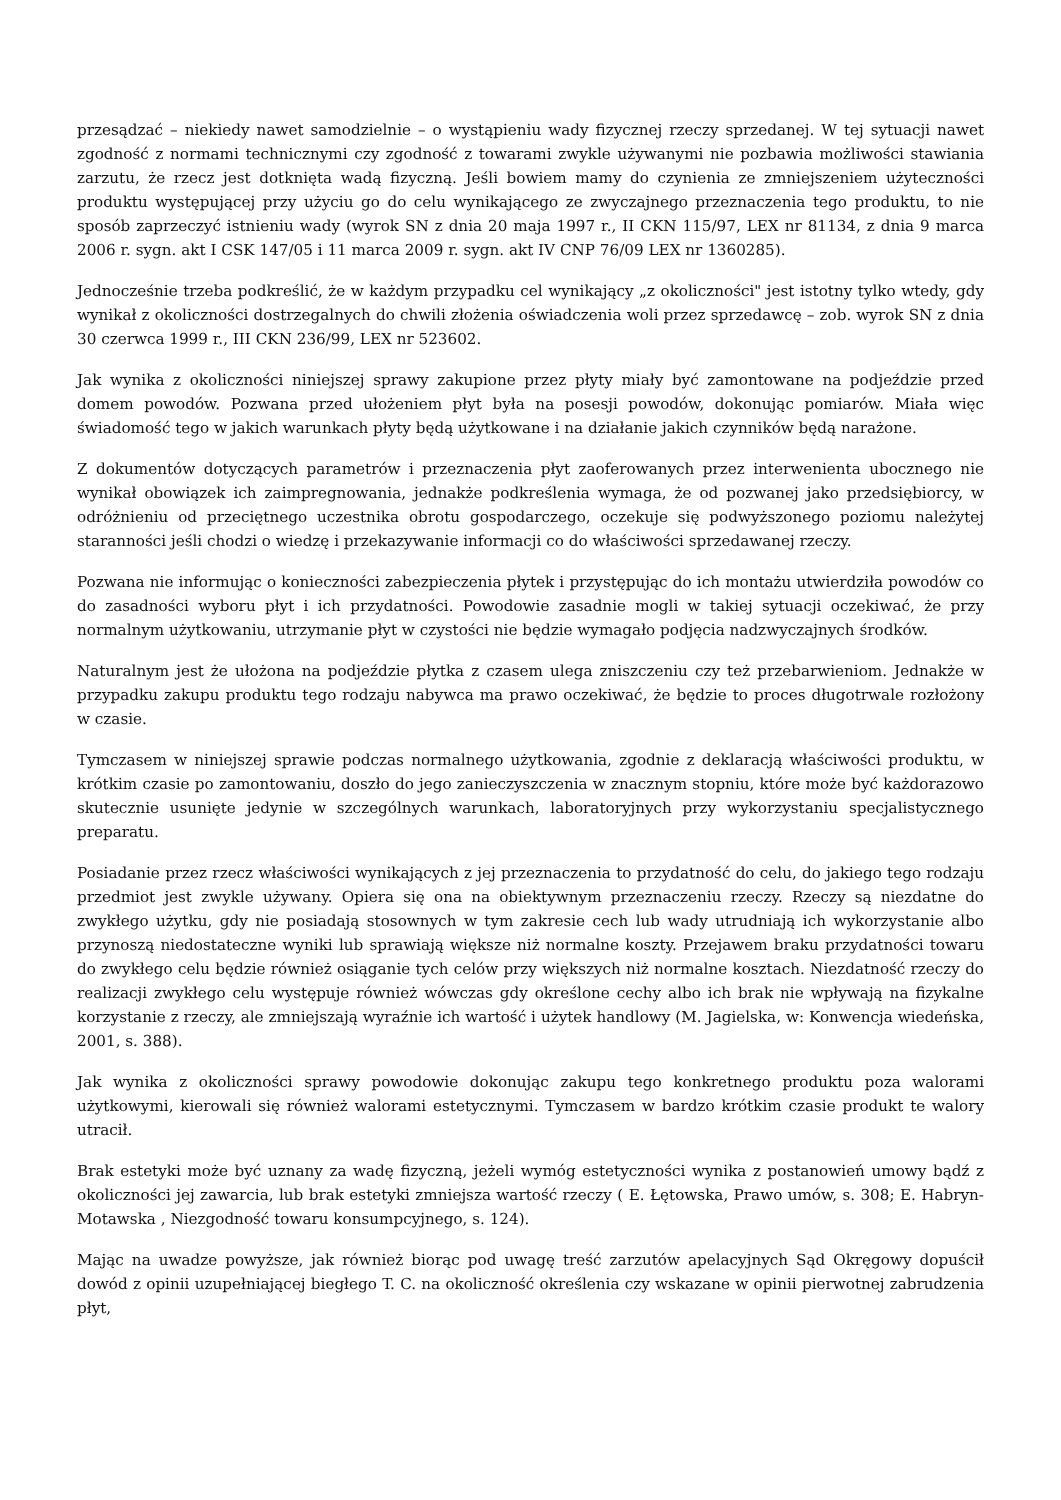przesądzać – niekiedy nawet samodzielnie – o wystąpieniu wady fizycznej rzeczy sprzedanej. W tej sytuacji nawet zgodność z normami technicznymi czy zgodność z towarami zwykle używanymi nie pozbawia możliwości stawiania zarzutu, że rzecz jest dotknięta wadą fizyczną. Jeśli bowiem mamy do czynienia ze zmniejszeniem użyteczności produktu występującej przy użyciu go do celu wynikającego ze zwyczajnego przeznaczenia tego produktu, to nie sposób zaprzeczyć istnieniu wady (wyrok SN z dnia 20 maja 1997 r., II CKN 115/97, LEX nr 81134, z dnia 9 marca 2006 r. sygn. akt I CSK 147/05 i 11 marca 2009 r. sygn. akt IV CNP 76/09 LEX nr 1360285).
Jednocześnie trzeba podkreślić, że w każdym przypadku cel wynikający „z okoliczności" jest istotny tylko wtedy, gdy wynikał z okoliczności dostrzegalnych do chwili złożenia oświadczenia woli przez sprzedawcę – zob. wyrok SN z dnia 30 czerwca 1999 r., III CKN 236/99, LEX nr 523602.
Jak wynika z okoliczności niniejszej sprawy zakupione przez płyty miały być zamontowane na podjeździe przed domem powodów. Pozwana przed ułożeniem płyt była na posesji powodów, dokonując pomiarów. Miała więc świadomość tego w jakich warunkach płyty będą użytkowane i na działanie jakich czynników będą narażone.
Z dokumentów dotyczących parametrów i przeznaczenia płyt zaoferowanych przez interwenienta ubocznego nie wynikał obowiązek ich zaimpregnowania, jednakże podkreślenia wymaga, że od pozwanej jako przedsiębiorcy, w odróżnieniu od przeciętnego uczestnika obrotu gospodarczego, oczekuje się podwyższonego poziomu należytej staranności jeśli chodzi o wiedzę i przekazywanie informacji co do właściwości sprzedawanej rzeczy.
Pozwana nie informując o konieczności zabezpieczenia płytek i przystępując do ich montażu utwierdziła powodów co do zasadności wyboru płyt i ich przydatności. Powodowie zasadnie mogli w takiej sytuacji oczekiwać, że przy normalnym użytkowaniu, utrzymanie płyt w czystości nie będzie wymagało podjęcia nadzwyczajnych środków.
Naturalnym jest że ułożona na podjeździe płytka z czasem ulega zniszczeniu czy też przebarwieniom. Jednakże w przypadku zakupu produktu tego rodzaju nabywca ma prawo oczekiwać, że będzie to proces długotrwale rozłożony w czasie.
Tymczasem w niniejszej sprawie podczas normalnego użytkowania, zgodnie z deklaracją właściwości produktu, w krótkim czasie po zamontowaniu, doszło do jego zanieczyszczenia w znacznym stopniu, które może być każdorazowo skutecznie usunięte jedynie w szczególnych warunkach, laboratoryjnych przy wykorzystaniu specjalistycznego preparatu.
Posiadanie przez rzecz właściwości wynikających z jej przeznaczenia to przydatność do celu, do jakiego tego rodzaju przedmiot jest zwykle używany. Opiera się ona na obiektywnym przeznaczeniu rzeczy. Rzeczy są niezdatne do zwykłego użytku, gdy nie posiadają stosownych w tym zakresie cech lub wady utrudniają ich wykorzystanie albo przynoszą niedostateczne wyniki lub sprawiają większe niż normalne koszty. Przejawem braku przydatności towaru do zwykłego celu będzie również osiąganie tych celów przy większych niż normalne kosztach. Niezdatność rzeczy do realizacji zwykłego celu występuje również wówczas gdy określone cechy albo ich brak nie wpływają na fizykalne korzystanie z rzeczy, ale zmniejszają wyraźnie ich wartość i użytek handlowy (M. Jagielska, w: Konwencja wiedeńska, 2001, s. 388).
Jak wynika z okoliczności sprawy powodowie dokonując zakupu tego konkretnego produktu poza walorami użytkowymi, kierowali się również walorami estetycznymi. Tymczasem w bardzo krótkim czasie produkt te walory utracił.
Brak estetyki może być uznany za wadę fizyczną, jeżeli wymóg estetyczności wynika z postanowień umowy bądź z okoliczności jej zawarcia, lub brak estetyki zmniejsza wartość rzeczy ( E. Łętowska, Prawo umów, s. 308; E. Habryn-Motawska , Niezgodność towaru konsumpcyjnego, s. 124).
Mając na uwadze powyższe, jak również biorąc pod uwagę treść zarzutów apelacyjnych Sąd Okręgowy dopuścił dowód z opinii uzupełniającej biegłego T. C. na okoliczność określenia czy wskazane w opinii pierwotnej zabrudzenia płyt,